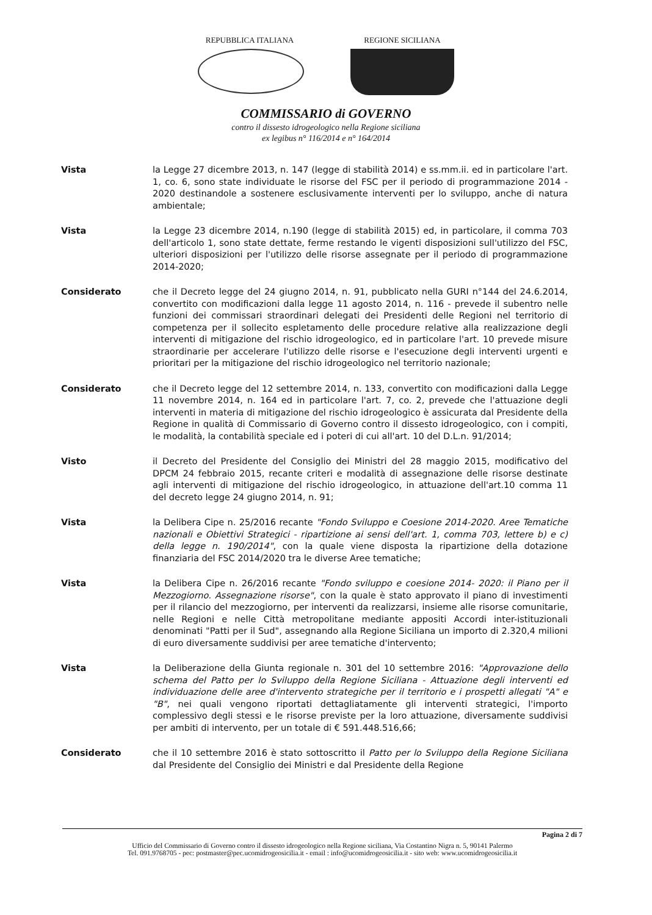REPUBBLICA ITALIANA REGIONE SICILIANA
COMMISSARIO di GOVERNO
contro il dissesto idrogeologico nella Regione siciliana
ex legibus n° 116/2014 e n° 164/2014
Vista la Legge 27 dicembre 2013, n. 147 (legge di stabilità 2014) e ss.mm.ii. ed in particolare l'art. 1, co. 6, sono state individuate le risorse del FSC per il periodo di programmazione 2014 - 2020 destinandole a sostenere esclusivamente interventi per lo sviluppo, anche di natura ambientale;
Vista la Legge 23 dicembre 2014, n.190 (legge di stabilità 2015) ed, in particolare, il comma 703 dell'articolo 1, sono state dettate, ferme restando le vigenti disposizioni sull'utilizzo del FSC, ulteriori disposizioni per l'utilizzo delle risorse assegnate per il periodo di programmazione 2014-2020;
Considerato che il Decreto legge del 24 giugno 2014, n. 91, pubblicato nella GURI n°144 del 24.6.2014, convertito con modificazioni dalla legge 11 agosto 2014, n. 116 - prevede il subentro nelle funzioni dei commissari straordinari delegati dei Presidenti delle Regioni nel territorio di competenza per il sollecito espletamento delle procedure relative alla realizzazione degli interventi di mitigazione del rischio idrogeologico, ed in particolare l'art. 10 prevede misure straordinarie per accelerare l'utilizzo delle risorse e l'esecuzione degli interventi urgenti e prioritari per la mitigazione del rischio idrogeologico nel territorio nazionale;
Considerato che il Decreto legge del 12 settembre 2014, n. 133, convertito con modificazioni dalla Legge 11 novembre 2014, n. 164 ed in particolare l'art. 7, co. 2, prevede che l'attuazione degli interventi in materia di mitigazione del rischio idrogeologico è assicurata dal Presidente della Regione in qualità di Commissario di Governo contro il dissesto idrogeologico, con i compiti, le modalità, la contabilità speciale ed i poteri di cui all'art. 10 del D.L.n. 91/2014;
Visto il Decreto del Presidente del Consiglio dei Ministri del 28 maggio 2015, modificativo del DPCM 24 febbraio 2015, recante criteri e modalità di assegnazione delle risorse destinate agli interventi di mitigazione del rischio idrogeologico, in attuazione dell'art.10 comma 11 del decreto legge 24 giugno 2014, n. 91;
Vista la Delibera Cipe n. 25/2016 recante "Fondo Sviluppo e Coesione 2014-2020. Aree Tematiche nazionali e Obiettivi Strategici - ripartizione ai sensi dell'art. 1, comma 703, lettere b) e c) della legge n. 190/2014", con la quale viene disposta la ripartizione della dotazione finanziaria del FSC 2014/2020 tra le diverse Aree tematiche;
Vista la Delibera Cipe n. 26/2016 recante "Fondo sviluppo e coesione 2014- 2020: il Piano per il Mezzogiorno. Assegnazione risorse", con la quale è stato approvato il piano di investimenti per il rilancio del mezzogiorno, per interventi da realizzarsi, insieme alle risorse comunitarie, nelle Regioni e nelle Città metropolitane mediante appositi Accordi inter-istituzionali denominati "Patti per il Sud", assegnando alla Regione Siciliana un importo di 2.320,4 milioni di euro diversamente suddivisi per aree tematiche d'intervento;
Vista la Deliberazione della Giunta regionale n. 301 del 10 settembre 2016: "Approvazione dello schema del Patto per lo Sviluppo della Regione Siciliana - Attuazione degli interventi ed individuazione delle aree d'intervento strategiche per il territorio e i prospetti allegati "A" e "B", nei quali vengono riportati dettagliatamente gli interventi strategici, l'importo complessivo degli stessi e le risorse previste per la loro attuazione, diversamente suddivisi per ambiti di intervento, per un totale di € 591.448.516,66;
Considerato che il 10 settembre 2016 è stato sottoscritto il Patto per lo Sviluppo della Regione Siciliana dal Presidente del Consiglio dei Ministri e dal Presidente della Regione
Pagina 2 di 7
Ufficio del Commissario di Governo contro il dissesto idrogeologico nella Regione siciliana, Via Costantino Nigra n. 5, 90141 Palermo
Tel. 091.9768705 - pec: postmaster@pec.ucomidrogeosicilia.it - email : info@ucomidrogeosicilia.it - sito web: www.ucomidrogeosicilia.it